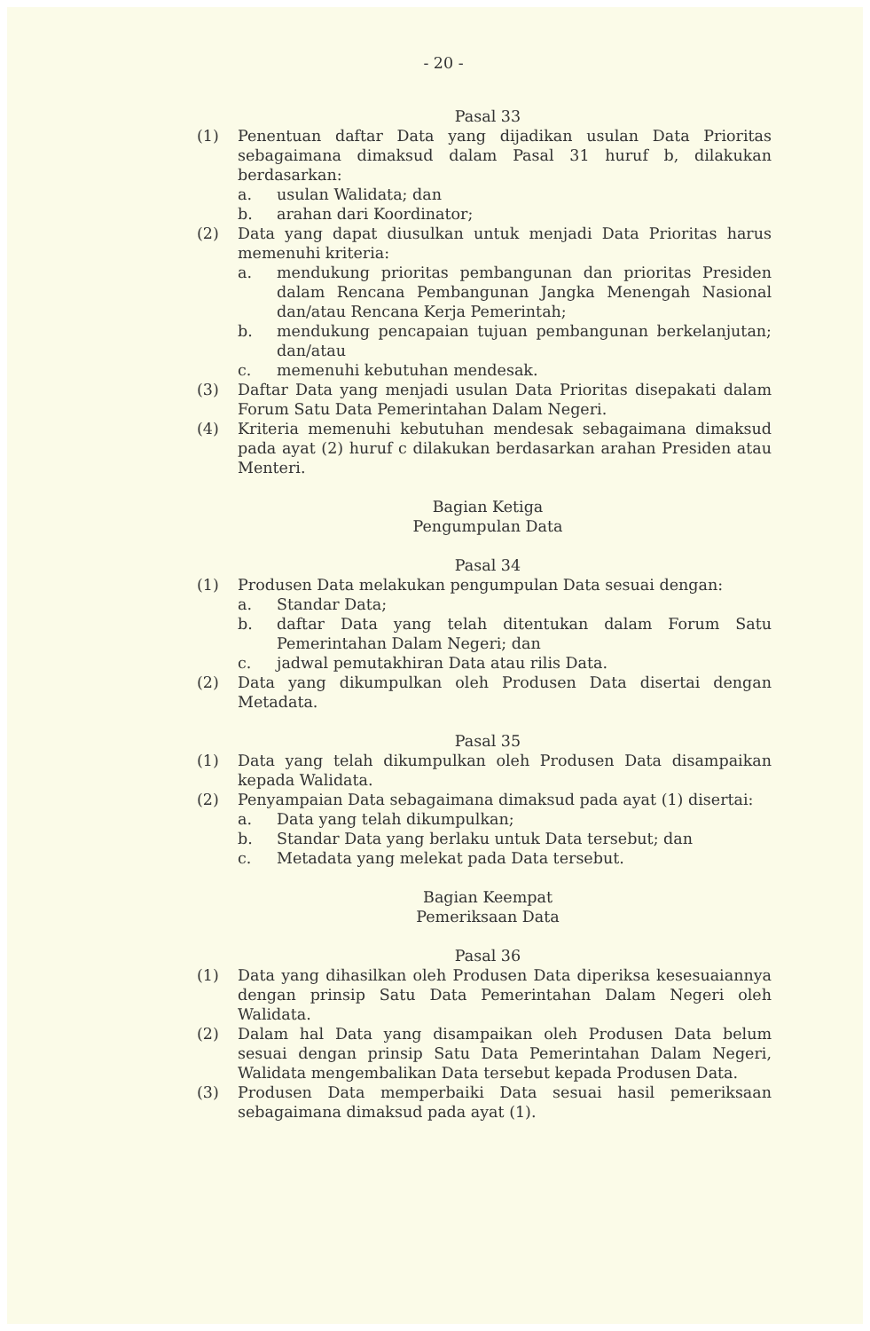- 20 -
Pasal 33
(1) Penentuan daftar Data yang dijadikan usulan Data Prioritas sebagaimana dimaksud dalam Pasal 31 huruf b, dilakukan berdasarkan:
a. usulan Walidata; dan
b. arahan dari Koordinator;
(2) Data yang dapat diusulkan untuk menjadi Data Prioritas harus memenuhi kriteria:
a. mendukung prioritas pembangunan dan prioritas Presiden dalam Rencana Pembangunan Jangka Menengah Nasional dan/atau Rencana Kerja Pemerintah;
b. mendukung pencapaian tujuan pembangunan berkelanjutan; dan/atau
c. memenuhi kebutuhan mendesak.
(3) Daftar Data yang menjadi usulan Data Prioritas disepakati dalam Forum Satu Data Pemerintahan Dalam Negeri.
(4) Kriteria memenuhi kebutuhan mendesak sebagaimana dimaksud pada ayat (2) huruf c dilakukan berdasarkan arahan Presiden atau Menteri.
Bagian Ketiga
Pengumpulan Data
Pasal 34
(1) Produsen Data melakukan pengumpulan Data sesuai dengan:
a. Standar Data;
b. daftar Data yang telah ditentukan dalam Forum Satu Pemerintahan Dalam Negeri; dan
c. jadwal pemutakhiran Data atau rilis Data.
(2) Data yang dikumpulkan oleh Produsen Data disertai dengan Metadata.
Pasal 35
(1) Data yang telah dikumpulkan oleh Produsen Data disampaikan kepada Walidata.
(2) Penyampaian Data sebagaimana dimaksud pada ayat (1) disertai:
a. Data yang telah dikumpulkan;
b. Standar Data yang berlaku untuk Data tersebut; dan
c. Metadata yang melekat pada Data tersebut.
Bagian Keempat
Pemeriksaan Data
Pasal 36
(1) Data yang dihasilkan oleh Produsen Data diperiksa kesesuaiannya dengan prinsip Satu Data Pemerintahan Dalam Negeri oleh Walidata.
(2) Dalam hal Data yang disampaikan oleh Produsen Data belum sesuai dengan prinsip Satu Data Pemerintahan Dalam Negeri, Walidata mengembalikan Data tersebut kepada Produsen Data.
(3) Produsen Data memperbaiki Data sesuai hasil pemeriksaan sebagaimana dimaksud pada ayat (1).